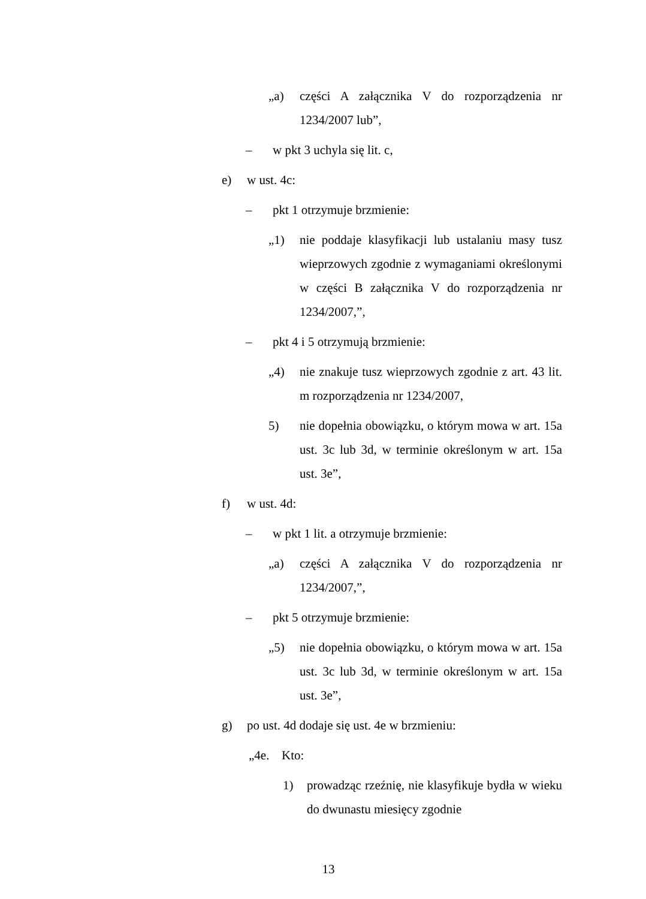„a) części A załącznika V do rozporządzenia nr 1234/2007 lub”,
– w pkt 3 uchyla się lit. c,
e) w ust. 4c:
– pkt 1 otrzymuje brzmienie:
„1) nie poddaje klasyfikacji lub ustalaniu masy tusz wieprzowych zgodnie z wymaganiami określonymi w części B załącznika V do rozporządzenia nr 1234/2007,”,
– pkt 4 i 5 otrzymują brzmienie:
„4) nie znakuje tusz wieprzowych zgodnie z art. 43 lit. m rozporządzenia nr 1234/2007,
5) nie dopełnia obowiązku, o którym mowa w art. 15a ust. 3c lub 3d, w terminie określonym w art. 15a ust. 3e”,
f) w ust. 4d:
– w pkt 1 lit. a otrzymuje brzmienie:
„a) części A załącznika V do rozporządzenia nr 1234/2007,”,
– pkt 5 otrzymuje brzmienie:
„5) nie dopełnia obowiązku, o którym mowa w art. 15a ust. 3c lub 3d, w terminie określonym w art. 15a ust. 3e”,
g) po ust. 4d dodaje się ust. 4e w brzmieniu:
„4e. Kto:
1) prowadząc rzeźnię, nie klasyfikuje bydła w wieku do dwunastu miesięcy zgodnie
13